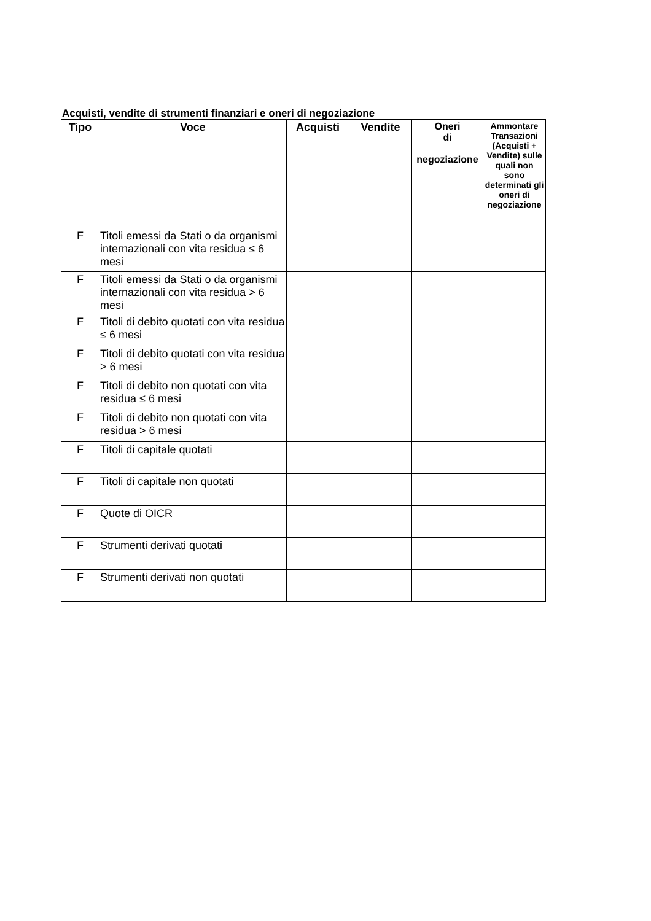Acquisti, vendite di strumenti finanziari e oneri di negoziazione
| Tipo | Voce | Acquisti | Vendite | Oneri di negoziazione | Ammontare Transazioni (Acquisti + Vendite) sulle quali non sono determinati gli oneri di negoziazione |
| --- | --- | --- | --- | --- | --- |
| F | Titoli emessi da Stati o da organismi internazionali con vita residua ≤ 6 mesi | | | | |
| F | Titoli emessi da Stati o da organismi internazionali con vita residua > 6 mesi | | | | |
| F | Titoli di debito quotati con vita residua ≤ 6 mesi | | | | |
| F | Titoli di debito quotati con vita residua > 6 mesi | | | | |
| F | Titoli di debito non quotati con vita residua ≤ 6 mesi | | | | |
| F | Titoli di debito non quotati con vita residua > 6 mesi | | | | |
| F | Titoli di capitale quotati | | | | |
| F | Titoli di capitale non quotati | | | | |
| F | Quote di OICR | | | | |
| F | Strumenti derivati quotati | | | | |
| F | Strumenti derivati non quotati | | | | |